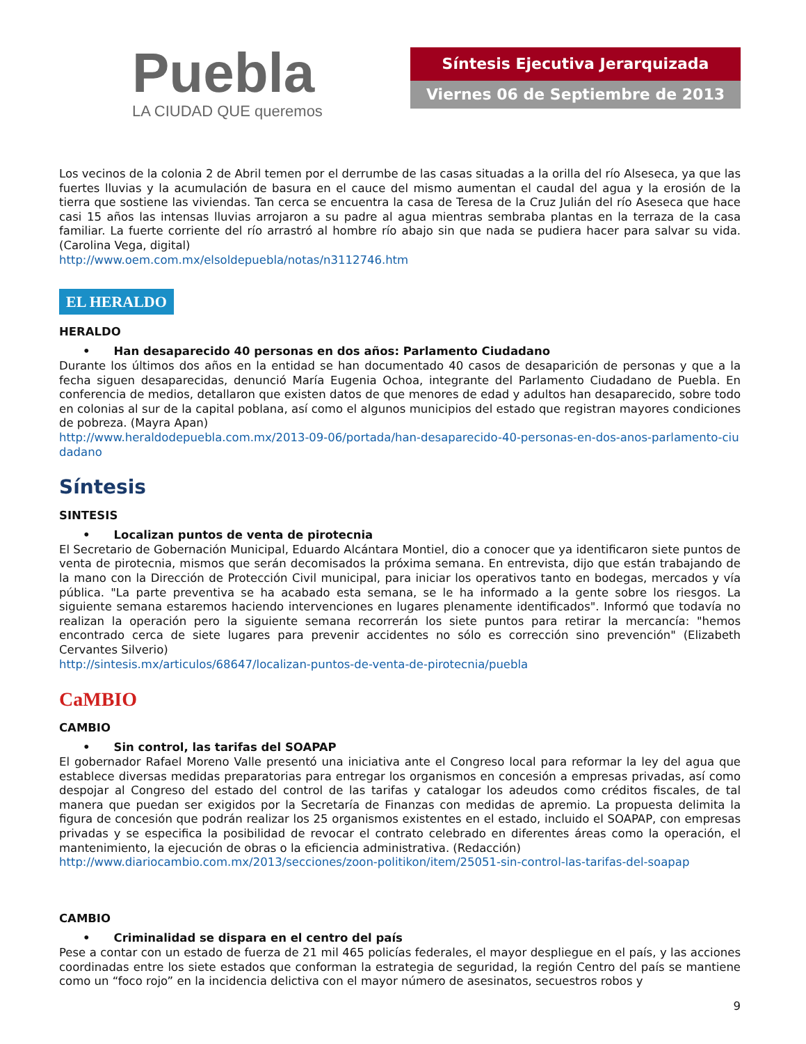Puebla
LA CIUDAD QUE queremos
Síntesis Ejecutiva Jerarquizada
Viernes 06 de Septiembre de 2013
Los vecinos de la colonia 2 de Abril temen por el derrumbe de las casas situadas a la orilla del río Alseseca, ya que las fuertes lluvias y la acumulación de basura en el cauce del mismo aumentan el caudal del agua y la erosión de la tierra que sostiene las viviendas. Tan cerca se encuentra la casa de Teresa de la Cruz Julián del río Aseseca que hace casi 15 años las intensas lluvias arrojaron a su padre al agua mientras sembraba plantas en la terraza de la casa familiar. La fuerte corriente del río arrastró al hombre río abajo sin que nada se pudiera hacer para salvar su vida. (Carolina Vega, digital)
http://www.oem.com.mx/elsoldepuebla/notas/n3112746.htm
EL HERALDO
HERALDO
• Han desaparecido 40 personas en dos años: Parlamento Ciudadano
Durante los últimos dos años en la entidad se han documentado 40 casos de desaparición de personas y que a la fecha siguen desaparecidas, denunció María Eugenia Ochoa, integrante del Parlamento Ciudadano de Puebla. En conferencia de medios, detallaron que existen datos de que menores de edad y adultos han desaparecido, sobre todo en colonias al sur de la capital poblana, así como el algunos municipios del estado que registran mayores condiciones de pobreza. (Mayra Apan)
http://www.heraldodepuebla.com.mx/2013-09-06/portada/han-desaparecido-40-personas-en-dos-anos-parlamento-ciudadano
Síntesis
SINTESIS
• Localizan puntos de venta de pirotecnia
El Secretario de Gobernación Municipal, Eduardo Alcántara Montiel, dio a conocer que ya identificaron siete puntos de venta de pirotecnia, mismos que serán decomisados la próxima semana. En entrevista, dijo que están trabajando de la mano con la Dirección de Protección Civil municipal, para iniciar los operativos tanto en bodegas, mercados y vía pública. "La parte preventiva se ha acabado esta semana, se le ha informado a la gente sobre los riesgos. La siguiente semana estaremos haciendo intervenciones en lugares plenamente identificados". Informó que todavía no realizan la operación pero la siguiente semana recorrerán los siete puntos para retirar la mercancía: "hemos encontrado cerca de siete lugares para prevenir accidentes no sólo es corrección sino prevención" (Elizabeth Cervantes Silverio)
http://sintesis.mx/articulos/68647/localizan-puntos-de-venta-de-pirotecnia/puebla
CaMBIO
CAMBIO
• Sin control, las tarifas del SOAPAP
El gobernador Rafael Moreno Valle presentó una iniciativa ante el Congreso local para reformar la ley del agua que establece diversas medidas preparatorias para entregar los organismos en concesión a empresas privadas, así como despojar al Congreso del estado del control de las tarifas y catalogar los adeudos como créditos fiscales, de tal manera que puedan ser exigidos por la Secretaría de Finanzas con medidas de apremio. La propuesta delimita la figura de concesión que podrán realizar los 25 organismos existentes en el estado, incluido el SOAPAP, con empresas privadas y se especifica la posibilidad de revocar el contrato celebrado en diferentes áreas como la operación, el mantenimiento, la ejecución de obras o la eficiencia administrativa. (Redacción)
http://www.diariocambio.com.mx/2013/secciones/zoon-politikon/item/25051-sin-control-las-tarifas-del-soapap
CAMBIO
• Criminalidad se dispara en el centro del país
Pese a contar con un estado de fuerza de 21 mil 465 policías federales, el mayor despliegue en el país, y las acciones coordinadas entre los siete estados que conforman la estrategia de seguridad, la región Centro del país se mantiene como un “foco rojo” en la incidencia delictiva con el mayor número de asesinatos, secuestros robos y
9